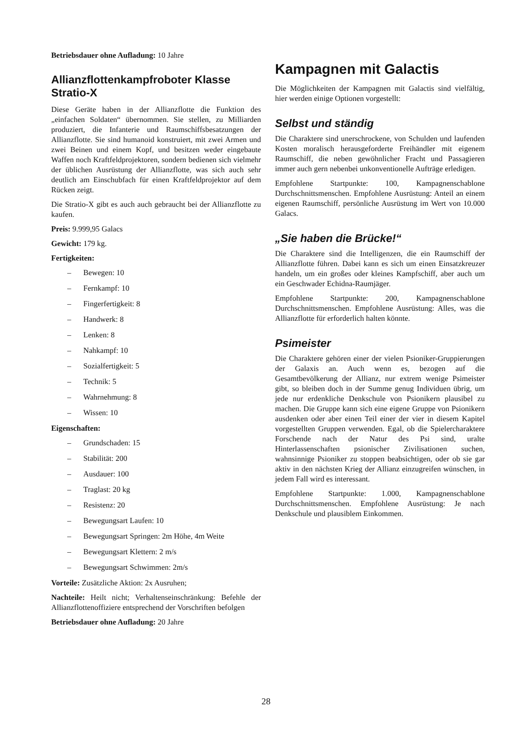Betriebsdauer ohne Aufladung: 10 Jahre
Allianzflottenkampfroboter Klasse Stratio-X
Diese Geräte haben in der Allianzflotte die Funktion des „einfachen Soldaten“ übernommen. Sie stellen, zu Milliarden produziert, die Infanterie und Raumschiffsbesatzungen der Allianzflotte. Sie sind humanoid konstruiert, mit zwei Armen und zwei Beinen und einem Kopf, und besitzen weder eingebaute Waffen noch Kraftfeldprojektoren, sondern bedienen sich vielmehr der üblichen Ausrüstung der Allianzflotte, was sich auch sehr deutlich am Einschubfach für einen Kraftfeldprojektor auf dem Rücken zeigt.
Die Stratio-X gibt es auch auch gebraucht bei der Allianzflotte zu kaufen.
Preis: 9.999,95 Galacs
Gewicht: 179 kg.
Fertigkeiten:
– Bewegen: 10
– Fernkampf: 10
– Fingerfertigkeit: 8
– Handwerk: 8
– Lenken: 8
– Nahkampf: 10
– Sozialfertigkeit: 5
– Technik: 5
– Wahrnehmung: 8
– Wissen: 10
Eigenschaften:
– Grundschaden: 15
– Stabilität: 200
– Ausdauer: 100
– Traglast: 20 kg
– Resistenz: 20
– Bewegungsart Laufen: 10
– Bewegungsart Springen: 2m Höhe, 4m Weite
– Bewegungsart Klettern: 2 m/s
– Bewegungsart Schwimmen: 2m/s
Vorteile: Zusätzliche Aktion: 2x Ausruhen;
Nachteile: Heilt nicht; Verhaltenseinschränkung: Befehle der Allianzflottenoffiziere entsprechend der Vorschriften befolgen
Betriebsdauer ohne Aufladung: 20 Jahre
Kampagnen mit Galactis
Die Möglichkeiten der Kampagnen mit Galactis sind vielfältig, hier werden einige Optionen vorgestellt:
Selbst und ständig
Die Charaktere sind unerschrockene, von Schulden und laufenden Kosten moralisch herausgeforderte Freihändler mit eigenem Raumschiff, die neben gewöhnlicher Fracht und Passagieren immer auch gern nebenbei unkonventionelle Aufträge erledigen.
Empfohlene Startpunkte: 100, Kampagnenschablone Durchschnittsmenschen. Empfohlene Ausrüstung: Anteil an einem eigenen Raumschiff, persönliche Ausrüstung im Wert von 10.000 Galacs.
„Sie haben die Brücke!“
Die Charaktere sind die Intelligenzen, die ein Raumschiff der Allianzflotte führen. Dabei kann es sich um einen Einsatzkreuzer handeln, um ein großes oder kleines Kampfschiff, aber auch um ein Geschwader Echidna-Raumjäger.
Empfohlene Startpunkte: 200, Kampagnenschablone Durchschnittsmenschen. Empfohlene Ausrüstung: Alles, was die Allianzflotte für erforderlich halten könnte.
Psimeister
Die Charaktere gehören einer der vielen Psioniker-Gruppierungen der Galaxis an. Auch wenn es, bezogen auf die Gesamtbevölkerung der Allianz, nur extrem wenige Psimeister gibt, so bleiben doch in der Summe genug Individuen übrig, um jede nur erdenkliche Denkschule von Psionikern plausibel zu machen. Die Gruppe kann sich eine eigene Gruppe von Psionikern ausdenken oder aber einen Teil einer der vier in diesem Kapitel vorgestellten Gruppen verwenden. Egal, ob die Spielercharaktere Forschende nach der Natur des Psi sind, uralte Hinterlassenschaften psionischer Zivilisationen suchen, wahnsinnige Psioniker zu stoppen beabsichtigen, oder ob sie gar aktiv in den nächsten Krieg der Allianz einzugreifen wünschen, in jedem Fall wird es interessant.
Empfohlene Startpunkte: 1.000, Kampagnenschablone Durchschnittsmenschen. Empfohlene Ausrüstung: Je nach Denkschule und plausiblem Einkommen.
28